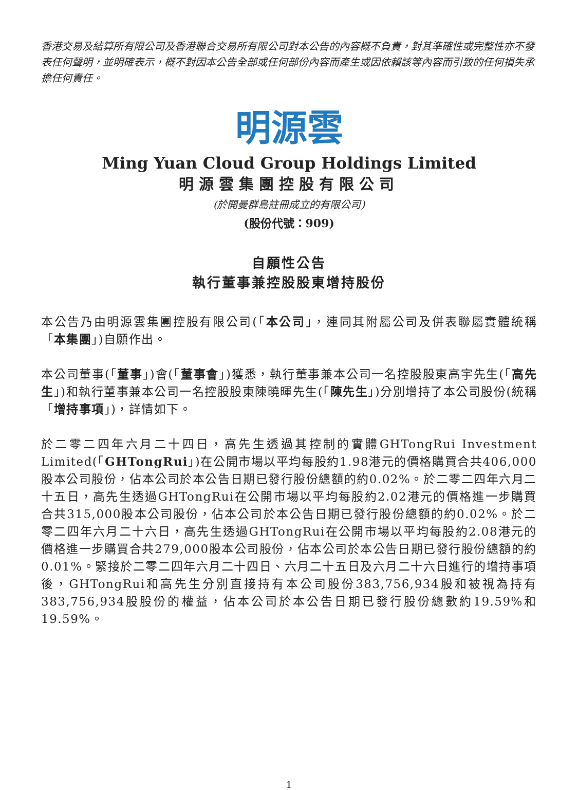香港交易及結算所有限公司及香港聯合交易所有限公司對本公告的內容概不負責，對其準確性或完整性亦不發表任何聲明，並明確表示，概不對因本公告全部或任何部份內容而產生或因依賴該等內容而引致的任何損失承擔任何責任。
明源雲
Ming Yuan Cloud Group Holdings Limited
明源雲集團控股有限公司
(於開曼群島註冊成立的有限公司)
(股份代號：909)
自願性公告
執行董事兼控股股東增持股份
本公告乃由明源雲集團控股有限公司(「本公司」，連同其附屬公司及併表聯屬實體統稱「本集團」)自願作出。
本公司董事(「董事」)會(「董事會」)獲悉，執行董事兼本公司一名控股股東高宇先生(「高先生」)和執行董事兼本公司一名控股股東陳曉暉先生(「陳先生」)分別增持了本公司股份(統稱「增持事項」)，詳情如下。
於二零二四年六月二十四日，高先生透過其控制的實體GHTongRui Investment Limited(「GHTongRui」)在公開市場以平均每股約1.98港元的價格購買合共406,000股本公司股份，佔本公司於本公告日期已發行股份總額的約0.02%。於二零二四年六月二十五日，高先生透過GHTongRui在公開市場以平均每股約2.02港元的價格進一步購買合共315,000股本公司股份，佔本公司於本公告日期已發行股份總額的約0.02%。於二零二四年六月二十六日，高先生透過GHTongRui在公開市場以平均每股約2.08港元的價格進一步購買合共279,000股本公司股份，佔本公司於本公告日期已發行股份總額的約0.01%。緊接於二零二四年六月二十四日、六月二十五日及六月二十六日進行的增持事項後，GHTongRui和高先生分別直接持有本公司股份383,756,934股和被視為持有383,756,934股股份的權益，佔本公司於本公告日期已發行股份總數約19.59%和19.59%。
1